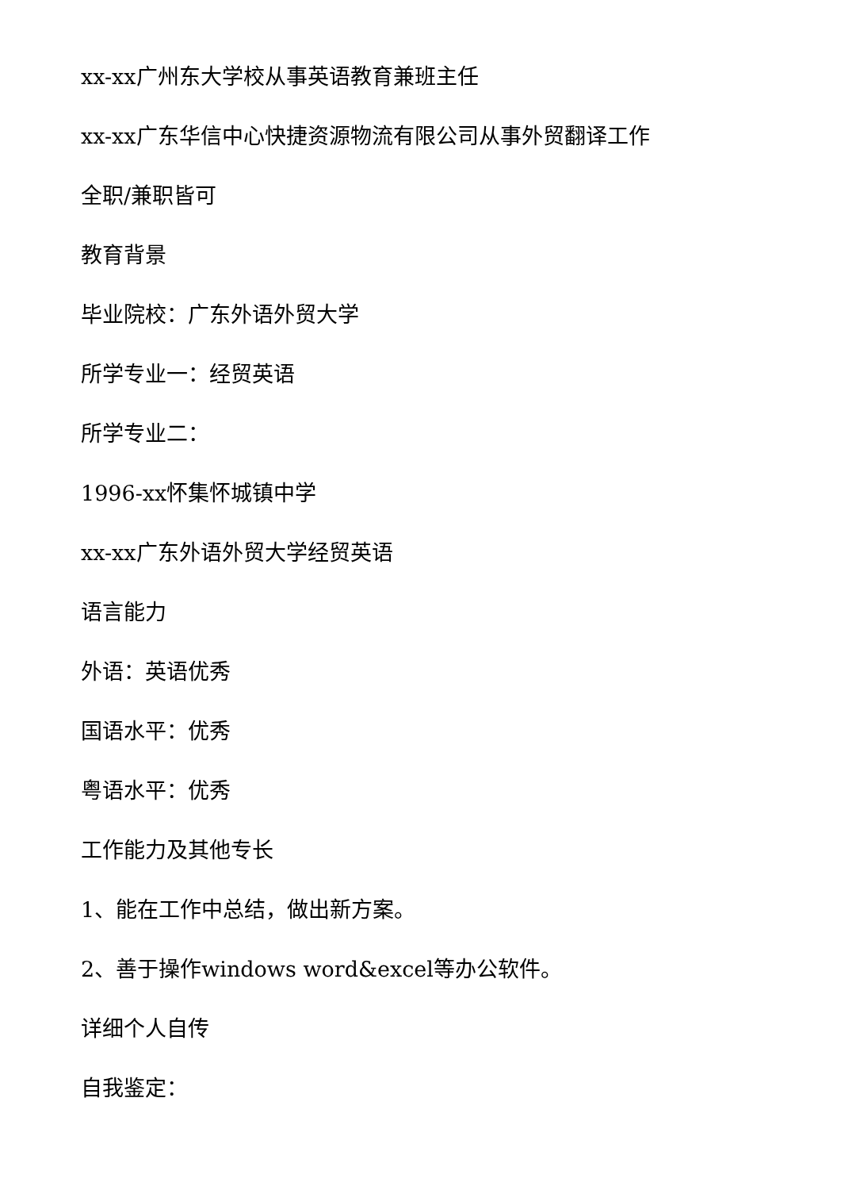xx-xx广州东大学校从事英语教育兼班主任
xx-xx广东华信中心快捷资源物流有限公司从事外贸翻译工作
全职/兼职皆可
教育背景
毕业院校：广东外语外贸大学
所学专业一：经贸英语
所学专业二：
1996-xx怀集怀城镇中学
xx-xx广东外语外贸大学经贸英语
语言能力
外语：英语优秀
国语水平：优秀
粤语水平：优秀
工作能力及其他专长
1、能在工作中总结，做出新方案。
2、善于操作windows word&excel等办公软件。
详细个人自传
自我鉴定：